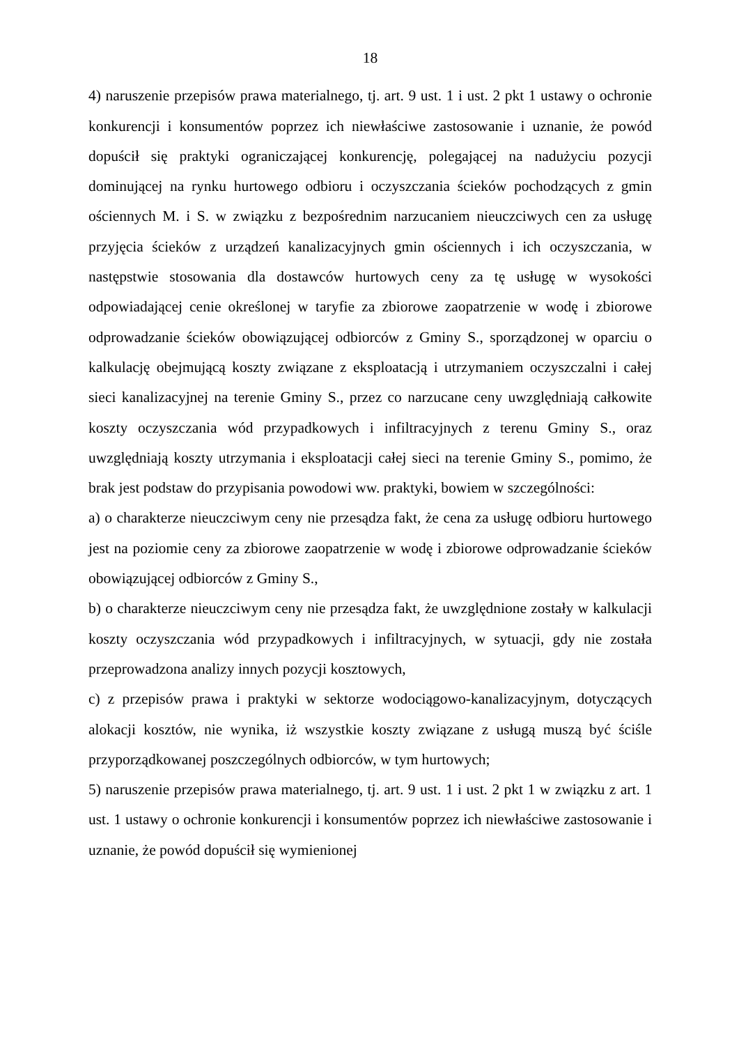18
4) naruszenie przepisów prawa materialnego, tj. art. 9 ust. 1 i ust. 2 pkt 1 ustawy o ochronie konkurencji i konsumentów poprzez ich niewłaściwe zastosowanie i uznanie, że powód dopuścił się praktyki ograniczającej konkurencję, polegającej na nadużyciu pozycji dominującej na rynku hurtowego odbioru i oczyszczania ścieków pochodzących z gmin ościennych M. i S. w związku z bezpośrednim narzucaniem nieuczciwych cen za usługę przyjęcia ścieków z urządzeń kanalizacyjnych gmin ościennych i ich oczyszczania, w następstwie stosowania dla dostawców hurtowych ceny za tę usługę w wysokości odpowiadającej cenie określonej w taryfie za zbiorowe zaopatrzenie w wodę i zbiorowe odprowadzanie ścieków obowiązującej odbiorców z Gminy S., sporządzonej w oparciu o kalkulację obejmującą koszty związane z eksploatacją i utrzymaniem oczyszczalni i całej sieci kanalizacyjnej na terenie Gminy S., przez co narzucane ceny uwzględniają całkowite koszty oczyszczania wód przypadkowych i infiltracyjnych z terenu Gminy S., oraz uwzględniają koszty utrzymania i eksploatacji całej sieci na terenie Gminy S., pomimo, że brak jest podstaw do przypisania powodowi ww. praktyki, bowiem w szczególności:
a) o charakterze nieuczciwym ceny nie przesądza fakt, że cena za usługę odbioru hurtowego jest na poziomie ceny za zbiorowe zaopatrzenie w wodę i zbiorowe odprowadzanie ścieków obowiązującej odbiorców z Gminy S.,
b) o charakterze nieuczciwym ceny nie przesądza fakt, że uwzględnione zostały w kalkulacji koszty oczyszczania wód przypadkowych i infiltracyjnych, w sytuacji, gdy nie została przeprowadzona analizy innych pozycji kosztowych,
c) z przepisów prawa i praktyki w sektorze wodociągowo-kanalizacyjnym, dotyczących alokacji kosztów, nie wynika, iż wszystkie koszty związane z usługą muszą być ściśle przyporządkowanej poszczególnych odbiorców, w tym hurtowych;
5) naruszenie przepisów prawa materialnego, tj. art. 9 ust. 1 i ust. 2 pkt 1 w związku z art. 1 ust. 1 ustawy o ochronie konkurencji i konsumentów poprzez ich niewłaściwe zastosowanie i uznanie, że powód dopuścił się wymienionej